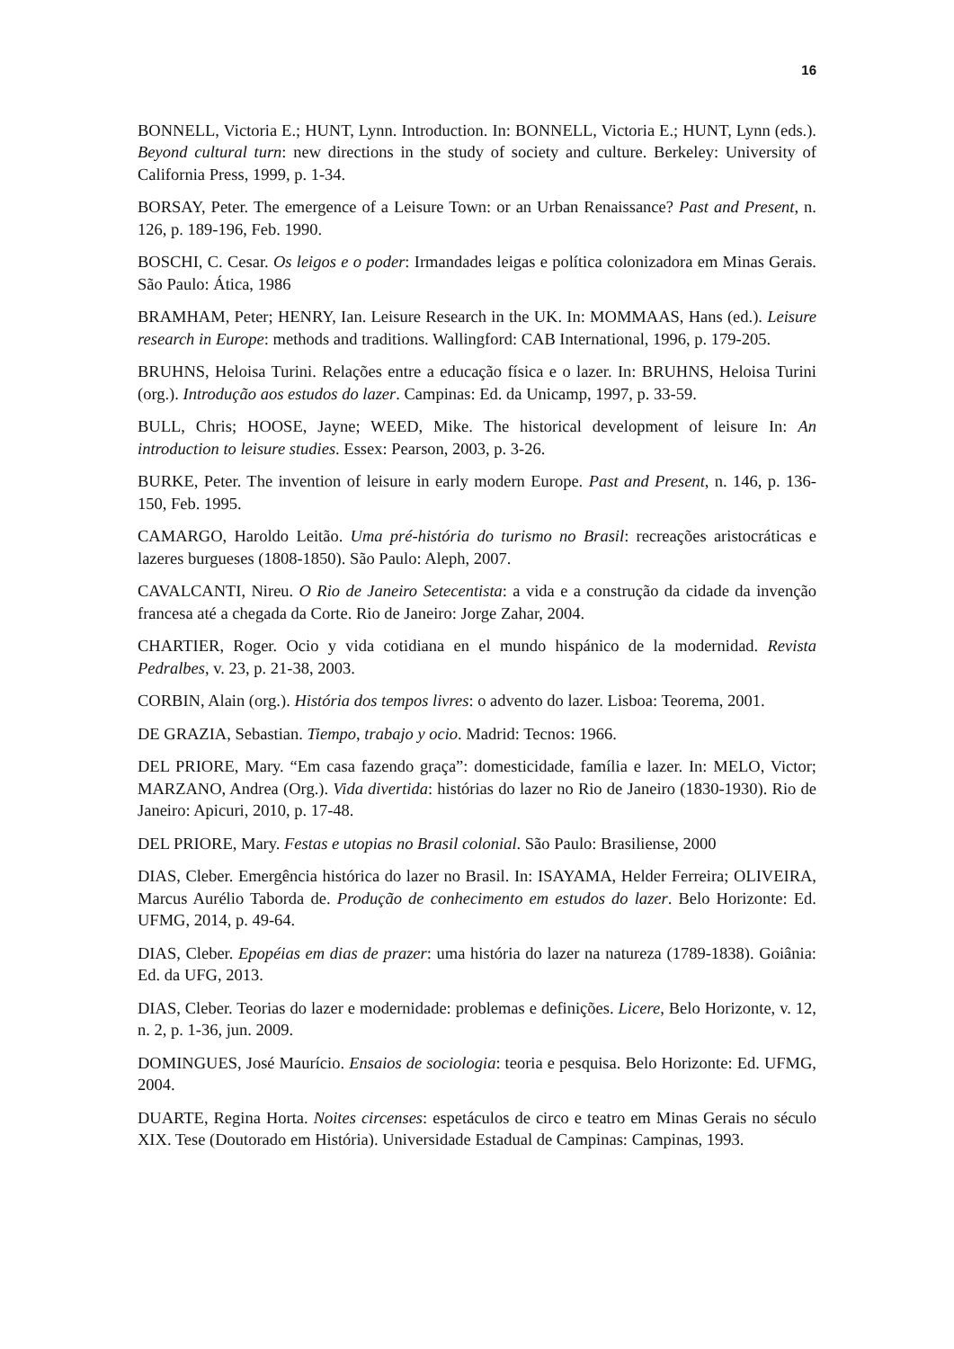16
BONNELL, Victoria E.; HUNT, Lynn. Introduction. In: BONNELL, Victoria E.; HUNT, Lynn (eds.). Beyond cultural turn: new directions in the study of society and culture. Berkeley: University of California Press, 1999, p. 1-34.
BORSAY, Peter. The emergence of a Leisure Town: or an Urban Renaissance? Past and Present, n. 126, p. 189-196, Feb. 1990.
BOSCHI, C. Cesar. Os leigos e o poder: Irmandades leigas e política colonizadora em Minas Gerais. São Paulo: Ática, 1986
BRAMHAM, Peter; HENRY, Ian. Leisure Research in the UK. In: MOMMAAS, Hans (ed.). Leisure research in Europe: methods and traditions. Wallingford: CAB International, 1996, p. 179-205.
BRUHNS, Heloisa Turini. Relações entre a educação física e o lazer. In: BRUHNS, Heloisa Turini (org.). Introdução aos estudos do lazer. Campinas: Ed. da Unicamp, 1997, p. 33-59.
BULL, Chris; HOOSE, Jayne; WEED, Mike. The historical development of leisure In: An introduction to leisure studies. Essex: Pearson, 2003, p. 3-26.
BURKE, Peter. The invention of leisure in early modern Europe. Past and Present, n. 146, p. 136-150, Feb. 1995.
CAMARGO, Haroldo Leitão. Uma pré-história do turismo no Brasil: recreações aristocráticas e lazeres burgueses (1808-1850). São Paulo: Aleph, 2007.
CAVALCANTI, Nireu. O Rio de Janeiro Setecentista: a vida e a construção da cidade da invenção francesa até a chegada da Corte. Rio de Janeiro: Jorge Zahar, 2004.
CHARTIER, Roger. Ocio y vida cotidiana en el mundo hispánico de la modernidad. Revista Pedralbes, v. 23, p. 21-38, 2003.
CORBIN, Alain (org.). História dos tempos livres: o advento do lazer. Lisboa: Teorema, 2001.
DE GRAZIA, Sebastian. Tiempo, trabajo y ocio. Madrid: Tecnos: 1966.
DEL PRIORE, Mary. “Em casa fazendo graça”: domesticidade, família e lazer. In: MELO, Victor; MARZANO, Andrea (Org.). Vida divertida: histórias do lazer no Rio de Janeiro (1830-1930). Rio de Janeiro: Apicuri, 2010, p. 17-48.
DEL PRIORE, Mary. Festas e utopias no Brasil colonial. São Paulo: Brasiliense, 2000
DIAS, Cleber. Emergência histórica do lazer no Brasil. In: ISAYAMA, Helder Ferreira; OLIVEIRA, Marcus Aurélio Taborda de. Produção de conhecimento em estudos do lazer. Belo Horizonte: Ed. UFMG, 2014, p. 49-64.
DIAS, Cleber. Epopéias em dias de prazer: uma história do lazer na natureza (1789-1838). Goiânia: Ed. da UFG, 2013.
DIAS, Cleber. Teorias do lazer e modernidade: problemas e definições. Licere, Belo Horizonte, v. 12, n. 2, p. 1-36, jun. 2009.
DOMINGUES, José Maurício. Ensaios de sociologia: teoria e pesquisa. Belo Horizonte: Ed. UFMG, 2004.
DUARTE, Regina Horta. Noites circenses: espetáculos de circo e teatro em Minas Gerais no século XIX. Tese (Doutorado em História). Universidade Estadual de Campinas: Campinas, 1993.